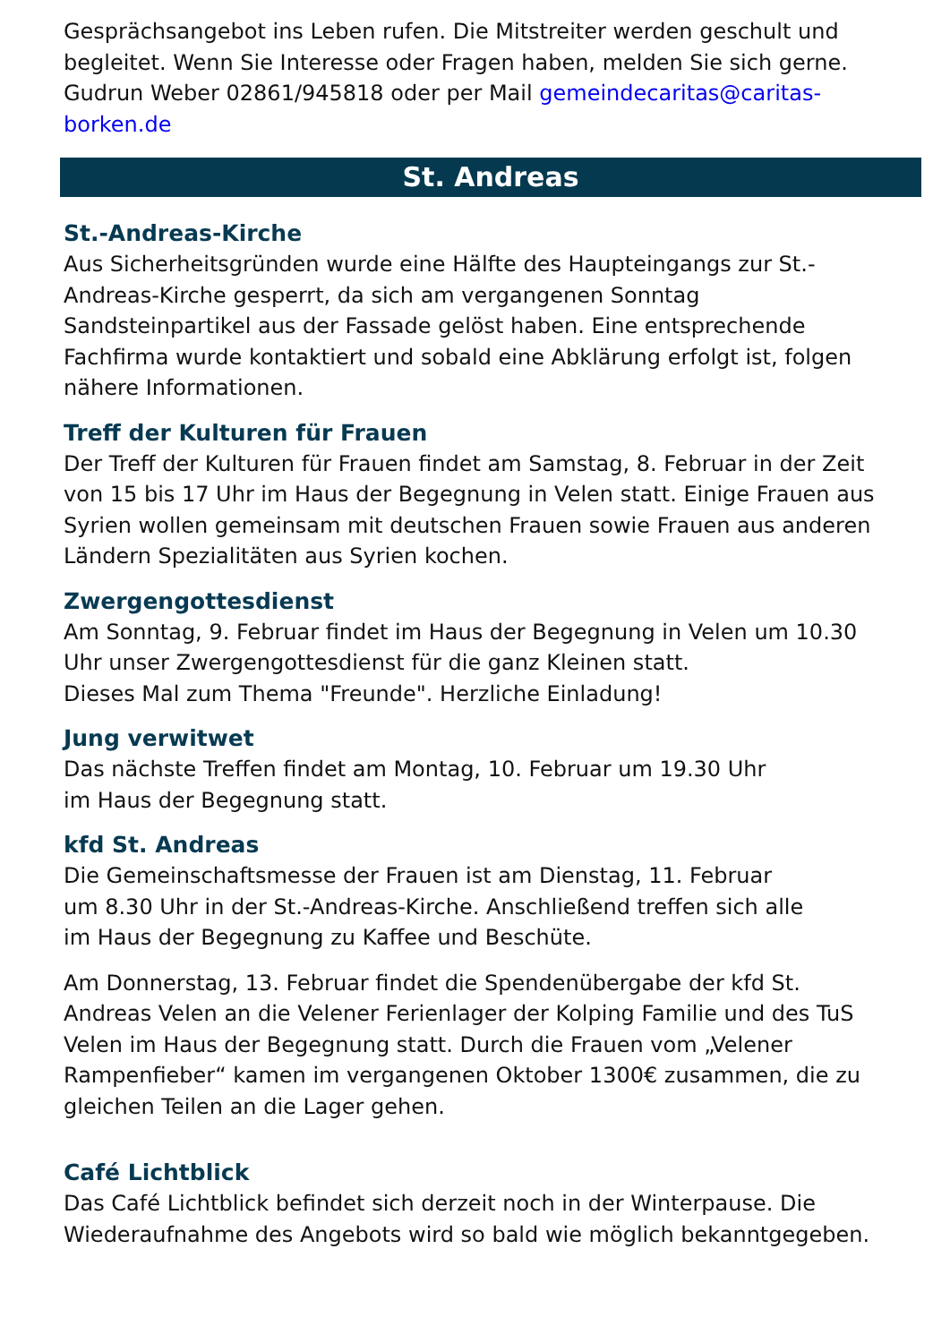Gesprächsangebot ins Leben rufen. Die Mitstreiter werden geschult und begleitet. Wenn Sie Interesse oder Fragen haben, melden Sie sich gerne. Gudrun Weber 02861/945818 oder per Mail gemeindecaritas@caritas-borken.de
St. Andreas
St.-Andreas-Kirche
Aus Sicherheitsgründen wurde eine Hälfte des Haupteingangs zur St.-Andreas-Kirche gesperrt, da sich am vergangenen Sonntag Sandsteinpartikel aus der Fassade gelöst haben. Eine entsprechende Fachfirma wurde kontaktiert und sobald eine Abklärung erfolgt ist, folgen nähere Informationen.
Treff der Kulturen für Frauen
Der Treff der Kulturen für Frauen findet am Samstag, 8. Februar in der Zeit von 15 bis 17 Uhr im Haus der Begegnung in Velen statt. Einige Frauen aus Syrien wollen gemeinsam mit deutschen Frauen sowie Frauen aus anderen Ländern Spezialitäten aus Syrien kochen.
Zwergengottesdienst
Am Sonntag, 9. Februar findet im Haus der Begegnung in Velen um 10.30 Uhr unser Zwergengottesdienst für die ganz Kleinen statt.
Dieses Mal zum Thema "Freunde". Herzliche Einladung!
Jung verwitwet
Das nächste Treffen findet am Montag, 10. Februar um 19.30 Uhr
im Haus der Begegnung statt.
kfd St. Andreas
Die Gemeinschaftsmesse der Frauen ist am Dienstag, 11. Februar
um 8.30 Uhr in der St.-Andreas-Kirche. Anschließend treffen sich alle
im Haus der Begegnung zu Kaffee und Beschüte.
Am Donnerstag, 13. Februar findet die Spendenübergabe der kfd St. Andreas Velen an die Velener Ferienlager der Kolping Familie und des TuS Velen im Haus der Begegnung statt. Durch die Frauen vom „Velener Rampenfieber“ kamen im vergangenen Oktober 1300€ zusammen, die zu gleichen Teilen an die Lager gehen.
Café Lichtblick
Das Café Lichtblick befindet sich derzeit noch in der Winterpause. Die Wiederaufnahme des Angebots wird so bald wie möglich bekanntgegeben.